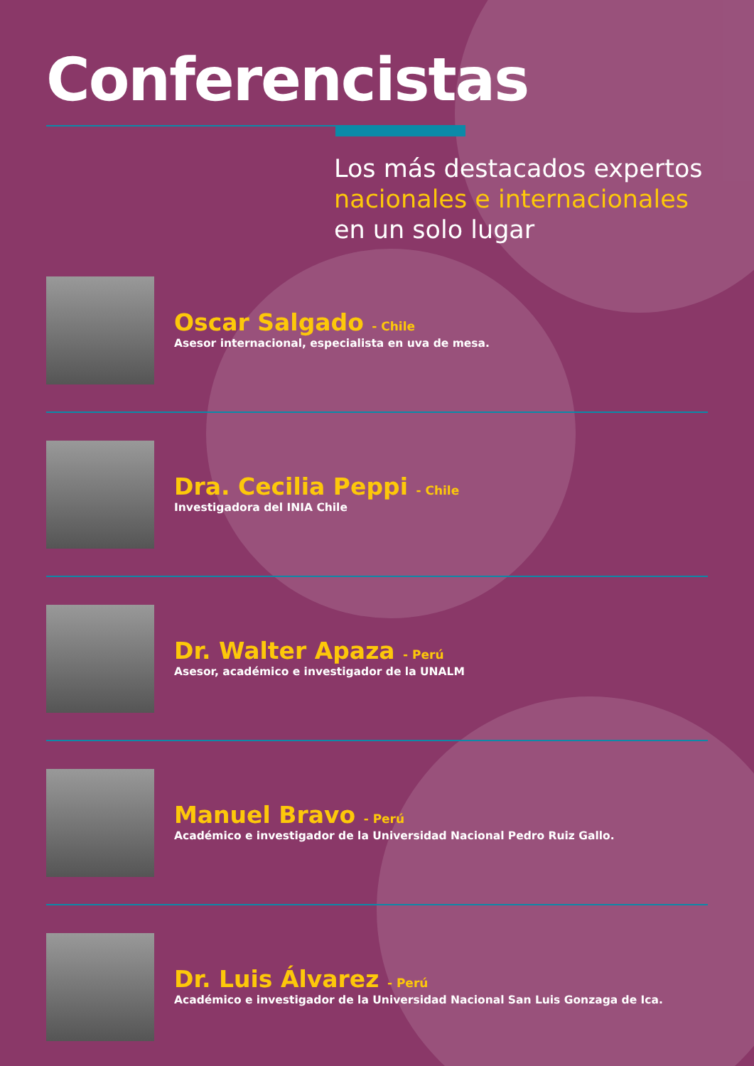Conferencistas
Los más destacados expertos
nacionales e internacionales
en un solo lugar
Oscar Salgado - Chile
Asesor internacional, especialista en uva de mesa.
Dra. Cecilia Peppi - Chile
Investigadora del INIA Chile
Dr. Walter Apaza - Perú
Asesor, académico e investigador de la UNALM
Manuel Bravo - Perú
Académico e investigador de la Universidad Nacional Pedro Ruiz Gallo.
Dr. Luis Álvarez - Perú
Académico e investigador de la Universidad Nacional San Luis Gonzaga de Ica.